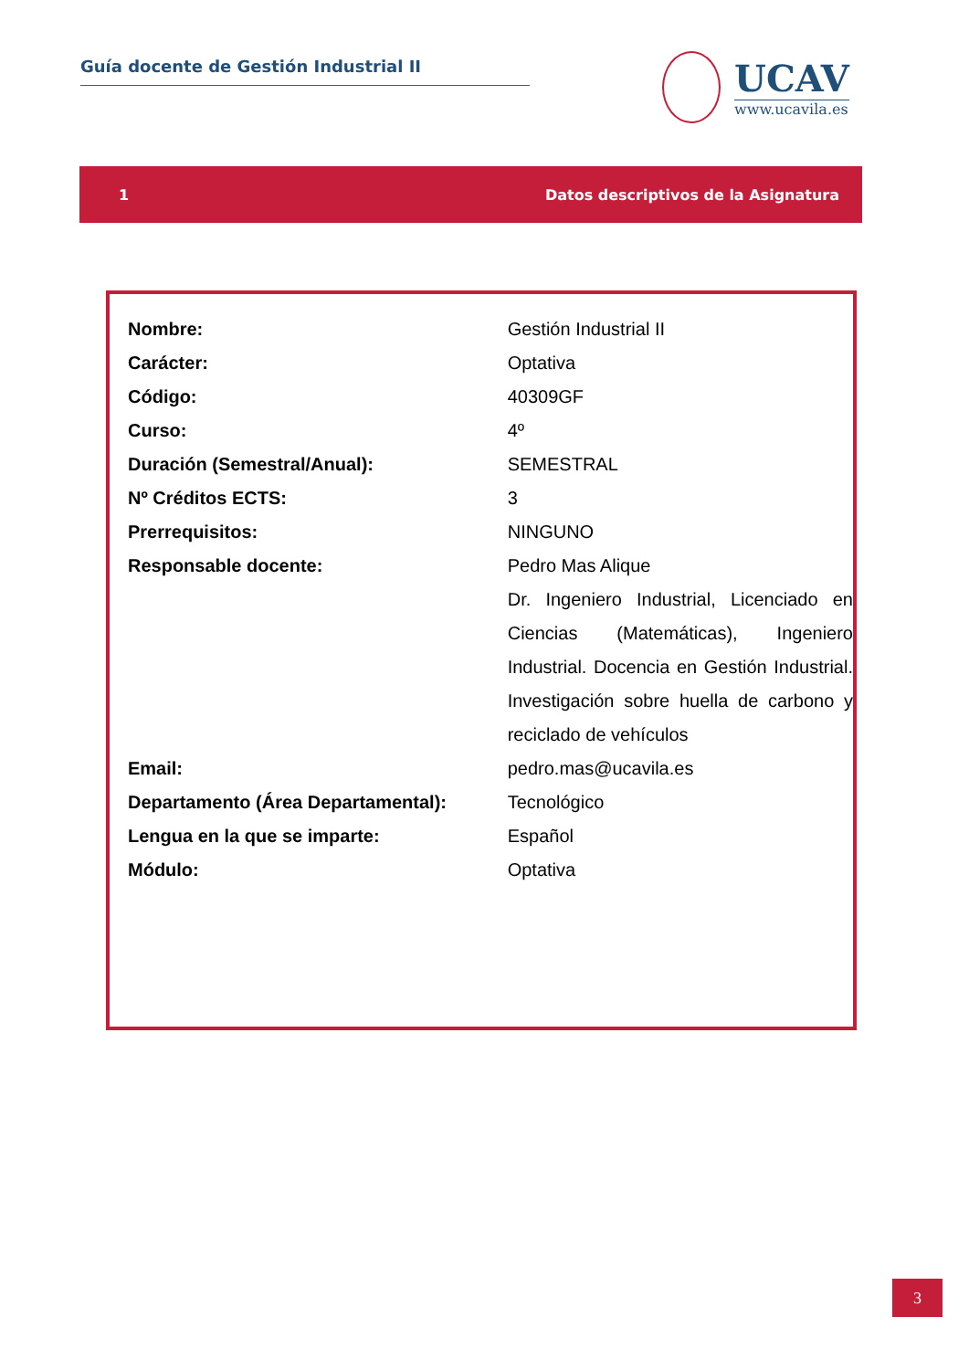Guía docente de Gestión Industrial II
UCAV
www.ucavila.es
1 Datos descriptivos de la Asignatura
| Nombre: | Gestión Industrial II |
| Carácter: | Optativa |
| Código: | 40309GF |
| Curso: | 4º |
| Duración (Semestral/Anual): | SEMESTRAL |
| Nº Créditos ECTS: | 3 |
| Prerrequisitos: | NINGUNO |
| Responsable docente: | Pedro Mas Alique Dr. Ingeniero Industrial, Licenciado en Ciencias (Matemáticas), Ingeniero Industrial. Docencia en Gestión Industrial. Investigación sobre huella de carbono y reciclado de vehículos |
| Email: | pedro.mas@ucavila.es |
| Departamento (Área Departamental): | Tecnológico |
| Lengua en la que se imparte: | Español |
| Módulo: | Optativa |
3